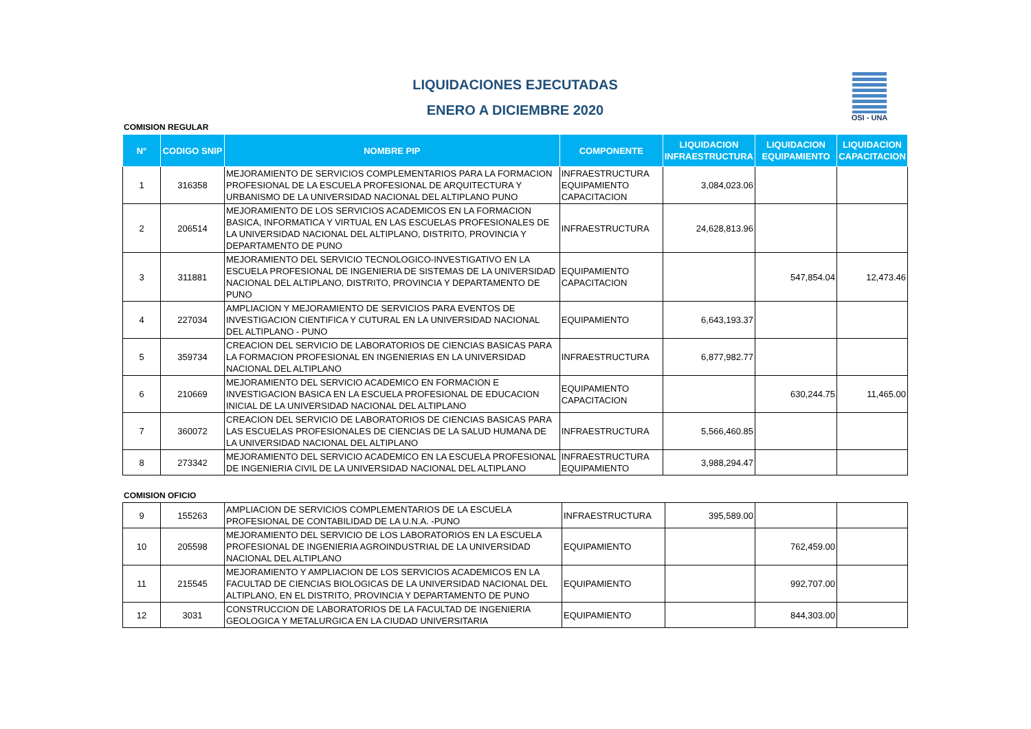OSI - UNA
LIQUIDACIONES EJECUTADAS
ENERO A DICIEMBRE 2020
COMISION REGULAR
| N° | CODIGO SNIP | NOMBRE PIP | COMPONENTE | LIQUIDACION INFRAESTRUCTURA | LIQUIDACION EQUIPAMIENTO | LIQUIDACION CAPACITACION |
| --- | --- | --- | --- | --- | --- | --- |
| 1 | 316358 | MEJORAMIENTO DE SERVICIOS COMPLEMENTARIOS PARA LA FORMACION PROFESIONAL DE LA ESCUELA PROFESIONAL DE ARQUITECTURA Y URBANISMO DE LA UNIVERSIDAD NACIONAL DEL ALTIPLANO PUNO | INFRAESTRUCTURA EQUIPAMIENTO CAPACITACION | 3,084,023.06 | | |
| 2 | 206514 | MEJORAMIENTO DE LOS SERVICIOS ACADEMICOS EN LA FORMACION BASICA, INFORMATICA Y VIRTUAL EN LAS ESCUELAS PROFESIONALES DE LA UNIVERSIDAD NACIONAL DEL ALTIPLANO, DISTRITO, PROVINCIA Y DEPARTAMENTO DE PUNO | INFRAESTRUCTURA | 24,628,813.96 | | |
| 3 | 311881 | MEJORAMIENTO DEL SERVICIO TECNOLOGICO-INVESTIGATIVO EN LA ESCUELA PROFESIONAL DE INGENIERIA DE SISTEMAS DE LA UNIVERSIDAD NACIONAL DEL ALTIPLANO, DISTRITO, PROVINCIA Y DEPARTAMENTO DE PUNO | EQUIPAMIENTO CAPACITACION | | 547,854.04 | 12,473.46 |
| 4 | 227034 | AMPLIACION Y MEJORAMIENTO DE SERVICIOS PARA EVENTOS DE INVESTIGACION CIENTIFICA Y CUTURAL EN LA UNIVERSIDAD NACIONAL DEL ALTIPLANO - PUNO | EQUIPAMIENTO | 6,643,193.37 | | |
| 5 | 359734 | CREACION DEL SERVICIO DE LABORATORIOS DE CIENCIAS BASICAS PARA LA FORMACION PROFESIONAL EN INGENIERIAS EN LA UNIVERSIDAD NACIONAL DEL ALTIPLANO | INFRAESTRUCTURA | 6,877,982.77 | | |
| 6 | 210669 | MEJORAMIENTO DEL SERVICIO ACADEMICO EN FORMACION E INVESTIGACION BASICA EN LA ESCUELA PROFESIONAL DE EDUCACION INICIAL DE LA UNIVERSIDAD NACIONAL DEL ALTIPLANO | EQUIPAMIENTO CAPACITACION | | 630,244.75 | 11,465.00 |
| 7 | 360072 | CREACION DEL SERVICIO DE LABORATORIOS DE CIENCIAS BASICAS PARA LAS ESCUELAS PROFESIONALES DE CIENCIAS DE LA SALUD HUMANA DE LA UNIVERSIDAD NACIONAL DEL ALTIPLANO | INFRAESTRUCTURA | 5,566,460.85 | | |
| 8 | 273342 | MEJORAMIENTO DEL SERVICIO ACADEMICO EN LA ESCUELA PROFESIONAL DE INGENIERIA CIVIL DE LA UNIVERSIDAD NACIONAL DEL ALTIPLANO | INFRAESTRUCTURA EQUIPAMIENTO | 3,988,294.47 | | |
COMISION OFICIO
| 9 | 155263 | AMPLIACION DE SERVICIOS COMPLEMENTARIOS DE LA ESCUELA PROFESIONAL DE CONTABILIDAD DE LA U.N.A. -PUNO | INFRAESTRUCTURA | 395,589.00 | | |
| 10 | 205598 | MEJORAMIENTO DEL SERVICIO DE LOS LABORATORIOS EN LA ESCUELA PROFESIONAL DE INGENIERIA AGROINDUSTRIAL DE LA UNIVERSIDAD NACIONAL DEL ALTIPLANO | EQUIPAMIENTO | | 762,459.00 | |
| 11 | 215545 | MEJORAMIENTO Y AMPLIACION DE LOS SERVICIOS ACADEMICOS EN LA FACULTAD DE CIENCIAS BIOLOGICAS DE LA UNIVERSIDAD NACIONAL DEL ALTIPLANO, EN EL DISTRITO, PROVINCIA Y DEPARTAMENTO DE PUNO | EQUIPAMIENTO | | 992,707.00 | |
| 12 | 3031 | CONSTRUCCION DE LABORATORIOS DE LA FACULTAD DE INGENIERIA GEOLOGICA Y METALURGICA EN LA CIUDAD UNIVERSITARIA | EQUIPAMIENTO | | 844,303.00 | |